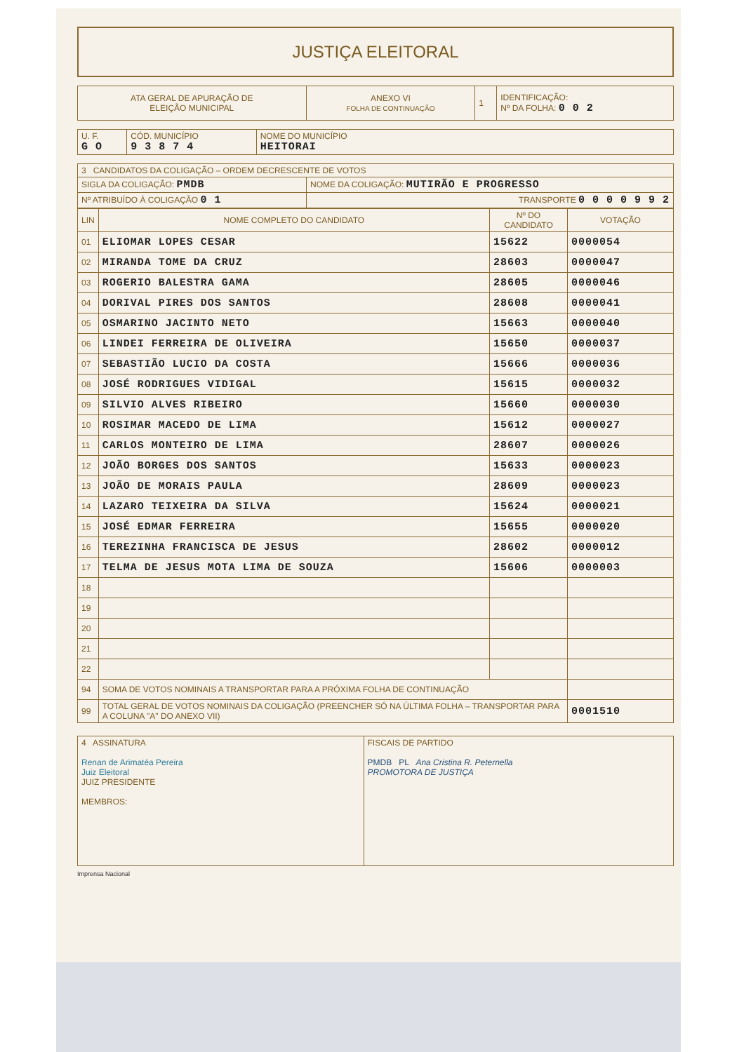JUSTIÇA ELEITORAL
| ATA GERAL DE APURAÇÃO DE ELEIÇÃO MUNICIPAL | ANEXO VI FOLHA DE CONTINUAÇÃO | 1 | IDENTIFICAÇÃO: Nº DA FOLHA: 0 0 2 |
| U. F. G O | CÓD. MUNICÍPIO 9 3 8 7 4 | NOME DO MUNICÍPIO HEITORAI |
| 3 CANDIDATOS DA COLIGAÇÃO – ORDEM DECRESCENTE DE VOTOS | |
| SIGLA DA COLIGAÇÃO: PMDB | NOME DA COLIGAÇÃO: MUTIRÃO E PROGRESSO |
| Nº ATRIBUÍDO À COLIGAÇÃO 0 1 | TRANSPORTE 0 0 0 0 9 9 2 |
| LIN | NOME COMPLETO DO CANDIDATO | Nº DO CANDIDATO | VOTAÇÃO |
| --- | --- | --- | --- |
| 01 | ELIOMAR LOPES CESAR | 15622 | 0000054 |
| 02 | MIRANDA TOME DA CRUZ | 28603 | 0000047 |
| 03 | ROGERIO BALESTRA GAMA | 28605 | 0000046 |
| 04 | DORIVAL PIRES DOS SANTOS | 28608 | 0000041 |
| 05 | OSMARINO JACINTO NETO | 15663 | 0000040 |
| 06 | LINDEI FERREIRA DE OLIVEIRA | 15650 | 0000037 |
| 07 | SEBASTIÃO LUCIO DA COSTA | 15666 | 0000036 |
| 08 | JOSÉ RODRIGUES VIDIGAL | 15615 | 0000032 |
| 09 | SILVIO ALVES RIBEIRO | 15660 | 0000030 |
| 10 | ROSIMAR MACEDO DE LIMA | 15612 | 0000027 |
| 11 | CARLOS MONTEIRO DE LIMA | 28607 | 0000026 |
| 12 | JOÃO BORGES DOS SANTOS | 15633 | 0000023 |
| 13 | JOÃO DE MORAIS PAULA | 28609 | 0000023 |
| 14 | LAZARO TEIXEIRA DA SILVA | 15624 | 0000021 |
| 15 | JOSÉ EDMAR FERREIRA | 15655 | 0000020 |
| 16 | TEREZINHA FRANCISCA DE JESUS | 28602 | 0000012 |
| 17 | TELMA DE JESUS MOTA LIMA DE SOUZA | 15606 | 0000003 |
| 18 | | | |
| 19 | | | |
| 20 | | | |
| 21 | | | |
| 22 | | | |
| 94 | SOMA DE VOTOS NOMINAIS A TRANSPORTAR PARA A PRÓXIMA FOLHA DE CONTINUAÇÃO | | |
| 99 | TOTAL GERAL DE VOTOS NOMINAIS DA COLIGAÇÃO (PREENCHER SÓ NA ÚLTIMA FOLHA – TRANSPORTAR PARA A COLUNA "A" DO ANEXO VII) | | 0001510 |
| 4 ASSINATURA Renan de Arimatéa Pereira Juiz Eleitoral JUIZ PRESIDENTE MEMBROS: | FISCAIS DE PARTIDO PMDB PL Ana Cristina R. Peternella PROMOTORA DE JUSTIÇA |
Imprensa Nacional